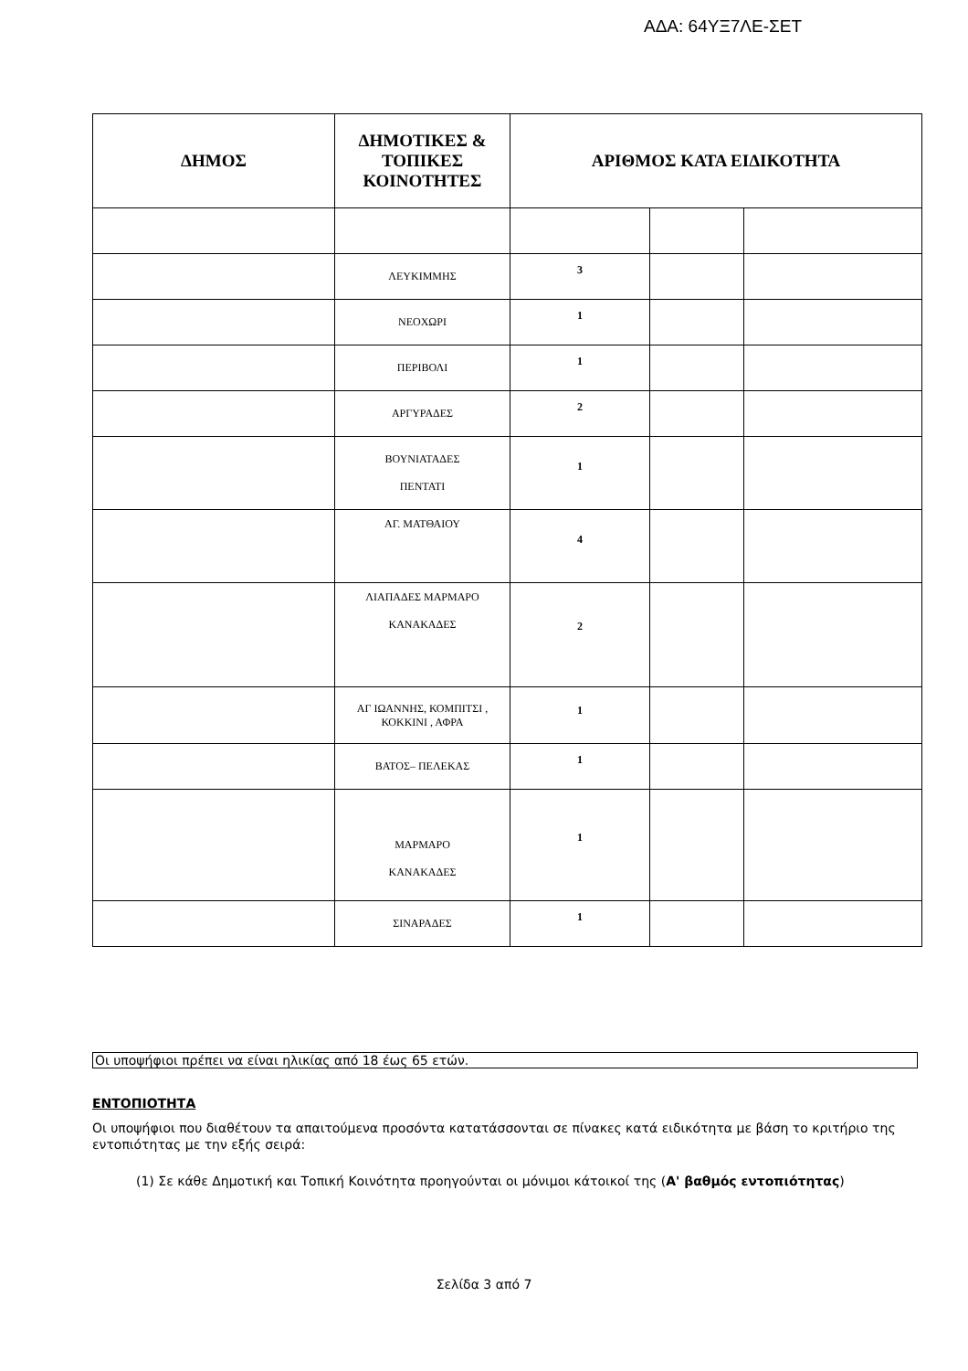ΑΔΑ: 64ΥΞ7ΛΕ-ΣΕΤ
| ΔΗΜΟΣ | ΔΗΜΟΤΙΚΕΣ & ΤΟΠΙΚΕΣ ΚΟΙΝΟΤΗΤΕΣ | ΑΡΙΘΜΟΣ ΚΑΤΑ ΕΙΔΙΚΟΤΗΤΑ | | |
| --- | --- | --- | --- | --- |
| | ΛΕΥΚΙΜΜΗΣ | 3 | | |
| | ΝΕΟΧΩΡΙ | 1 | | |
| | ΠΕΡΙΒΟΛΙ | 1 | | |
| | ΑΡΓΥΡΑΔΕΣ | 2 | | |
| | ΒΟΥΝΙΑΤΑΔΕΣ ΠΕΝΤΑΤΙ | 1 | | |
| | ΑΓ. ΜΑΤΘΑΙΟΥ | 4 | | |
| | ΛΙΑΠΑΔΕΣ ΜΑΡΜΑΡΟ ΚΑΝΑΚΑΔΕΣ | 2 | | |
| | ΑΓ ΙΩΑΝΝΗΣ, ΚΟΜΠΙΤΣΙ , ΚΟΚΚΙΝΙ , ΑΦΡΑ | 1 | | |
| | ΒΑΤΟΣ– ΠΕΛΕΚΑΣ | 1 | | |
| | ΜΑΡΜΑΡΟ ΚΑΝΑΚΑΔΕΣ | 1 | | |
| | ΣΙΝΑΡΑΔΕΣ | 1 | | |
Οι υποψήφιοι πρέπει να είναι ηλικίας από 18 έως 65 ετών.
ΕΝΤΟΠΙΟΤΗΤΑ
Οι υποψήφιοι που διαθέτουν τα απαιτούμενα προσόντα κατατάσσονται σε πίνακες κατά ειδικότητα με βάση το κριτήριο της εντοπιότητας με την εξής σειρά:
(1) Σε κάθε Δημοτική και Τοπική Κοινότητα προηγούνται οι μόνιμοι κάτοικοί της (Α' βαθμός εντοπιότητας)
Σελίδα 3 από 7